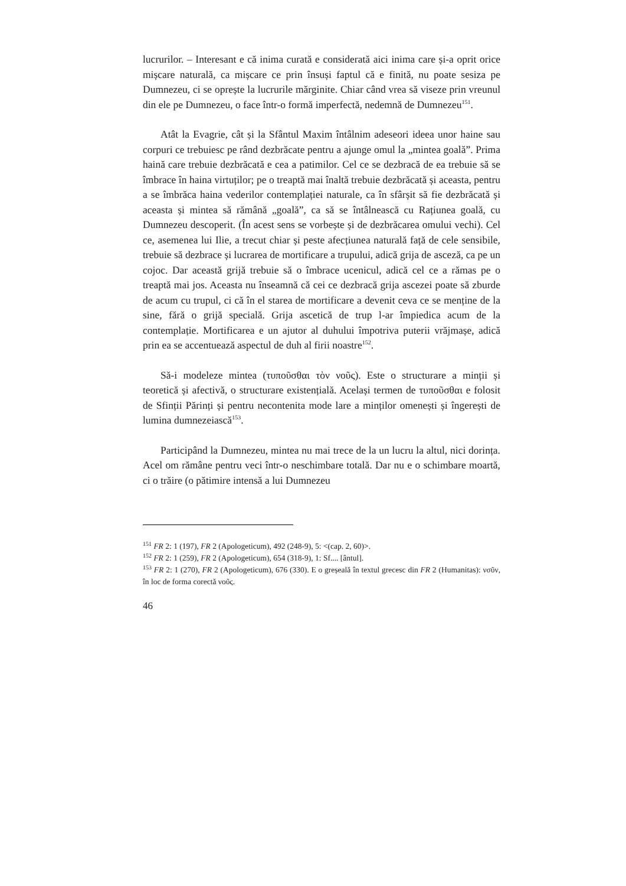lucrurilor. – Interesant e că inima curată e considerată aici inima care și-a oprit orice mișcare naturală, ca mișcare ce prin însuși faptul că e finită, nu poate sesiza pe Dumnezeu, ci se oprește la lucrurile mărginite. Chiar când vrea să viseze prin vreunul din ele pe Dumnezeu, o face într-o formă imperfectă, nedemnă de Dumnezeu<sup>151</sup>.
Atât la Evagrie, cât și la Sfântul Maxim întâlnim adeseori ideea unor haine sau corpuri ce trebuiesc pe rând dezbrăcate pentru a ajunge omul la „mintea goală”. Prima haină care trebuie dezbrăcată e cea a patimilor. Cel ce se dezbracă de ea trebuie să se îmbrace în haina virtuților; pe o treaptă mai înaltă trebuie dezbrăcată și aceasta, pentru a se îmbrăca haina vederilor contemplației naturale, ca în sfârșit să fie dezbrăcată și aceasta și mintea să rămână „goală”, ca să se întâlnească cu Rațiunea goală, cu Dumnezeu descoperit. (În acest sens se vorbește și de dezbrăcarea omului vechi). Cel ce, asemenea lui Ilie, a trecut chiar și peste afecțiunea naturală față de cele sensibile, trebuie să dezbrace și lucrarea de mortificare a trupului, adică grija de asceză, ca pe un cojoc. Dar această grijă trebuie să o îmbrace ucenicul, adică cel ce a rămas pe o treaptă mai jos. Aceasta nu înseamnă că cei ce dezbracă grija ascezei poate să zburde de acum cu trupul, ci că în el starea de mortificare a devenit ceva ce se menține de la sine, fără o grijă specială. Grija ascetică de trup l-ar împiedica acum de la contemplație. Mortificarea e un ajutor al duhului împotriva puterii vrăjmașe, adică prin ea se accentuează aspectul de duh al firii noastre<sup>152</sup>.
Să-i modeleze mintea (τυποῦσθαι τὸν νοῦς). Este o structurare a minții și teoretică și afectivă, o structurare existențială. Același termen de τυποῦσθαι e folosit de Sfinții Părinți și pentru necontenita mode lare a minților omenești și îngerești de lumina dumnezeiască<sup>153</sup>.
Participând la Dumnezeu, mintea nu mai trece de la un lucru la altul, nici dorința. Acel om rămâne pentru veci într-o neschimbare totală. Dar nu e o schimbare moartă, ci o trăire (o pătimire intensă a lui Dumnezeu
<sup>151</sup> FR 2: 1 (197), FR 2 (Apologeticum), 492 (248-9), 5: <(cap. 2, 60)>.
<sup>152</sup> FR 2: 1 (259), FR 2 (Apologeticum), 654 (318-9), 1: Sf.... [ântul].
<sup>153</sup> FR 2: 1 (270), FR 2 (Apologeticum), 676 (330). E o greșeală în textul grecesc din FR 2 (Humanitas): νσῦν, în loc de forma corectă νοῦς.
46